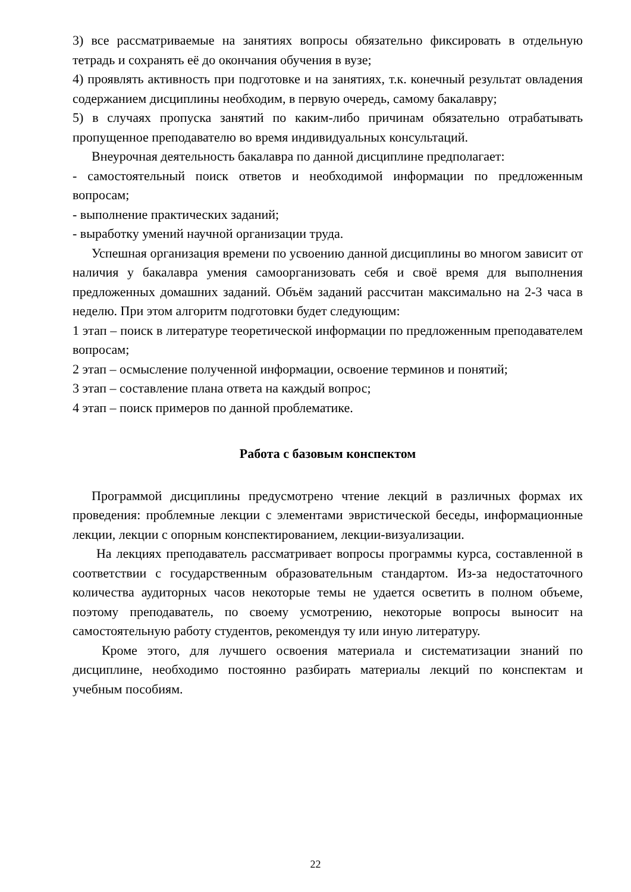3) все рассматриваемые на занятиях вопросы обязательно фиксировать в отдельную тетрадь и сохранять её до окончания обучения в вузе;
4) проявлять активность при подготовке и на занятиях, т.к. конечный результат овладения содержанием дисциплины необходим, в первую очередь, самому бакалавру;
5) в случаях пропуска занятий по каким-либо причинам обязательно отрабатывать пропущенное преподавателю во время индивидуальных консультаций.
Внеурочная деятельность бакалавра по данной дисциплине предполагает:
- самостоятельный поиск ответов и необходимой информации по предложенным вопросам;
- выполнение практических заданий;
- выработку умений научной организации труда.
Успешная организация времени по усвоению данной дисциплины во многом зависит от наличия у бакалавра умения самоорганизовать себя и своё время для выполнения предложенных домашних заданий. Объём заданий рассчитан максимально на 2-3 часа в неделю. При этом алгоритм подготовки будет следующим:
1 этап – поиск в литературе теоретической информации по предложенным преподавателем вопросам;
2 этап – осмысление полученной информации, освоение терминов и понятий;
3 этап – составление плана ответа на каждый вопрос;
4 этап – поиск примеров по данной проблематике.
Работа с базовым конспектом
Программой дисциплины предусмотрено чтение лекций в различных формах их проведения: проблемные лекции с элементами эвристической беседы, информационные лекции, лекции с опорным конспектированием, лекции-визуализации.
На лекциях преподаватель рассматривает вопросы программы курса, составленной в соответствии с государственным образовательным стандартом. Из-за недостаточного количества аудиторных часов некоторые темы не удается осветить в полном объеме, поэтому преподаватель, по своему усмотрению, некоторые вопросы выносит на самостоятельную работу студентов, рекомендуя ту или иную литературу.
Кроме этого, для лучшего освоения материала и систематизации знаний по дисциплине, необходимо постоянно разбирать материалы лекций по конспектам и учебным пособиям.
22